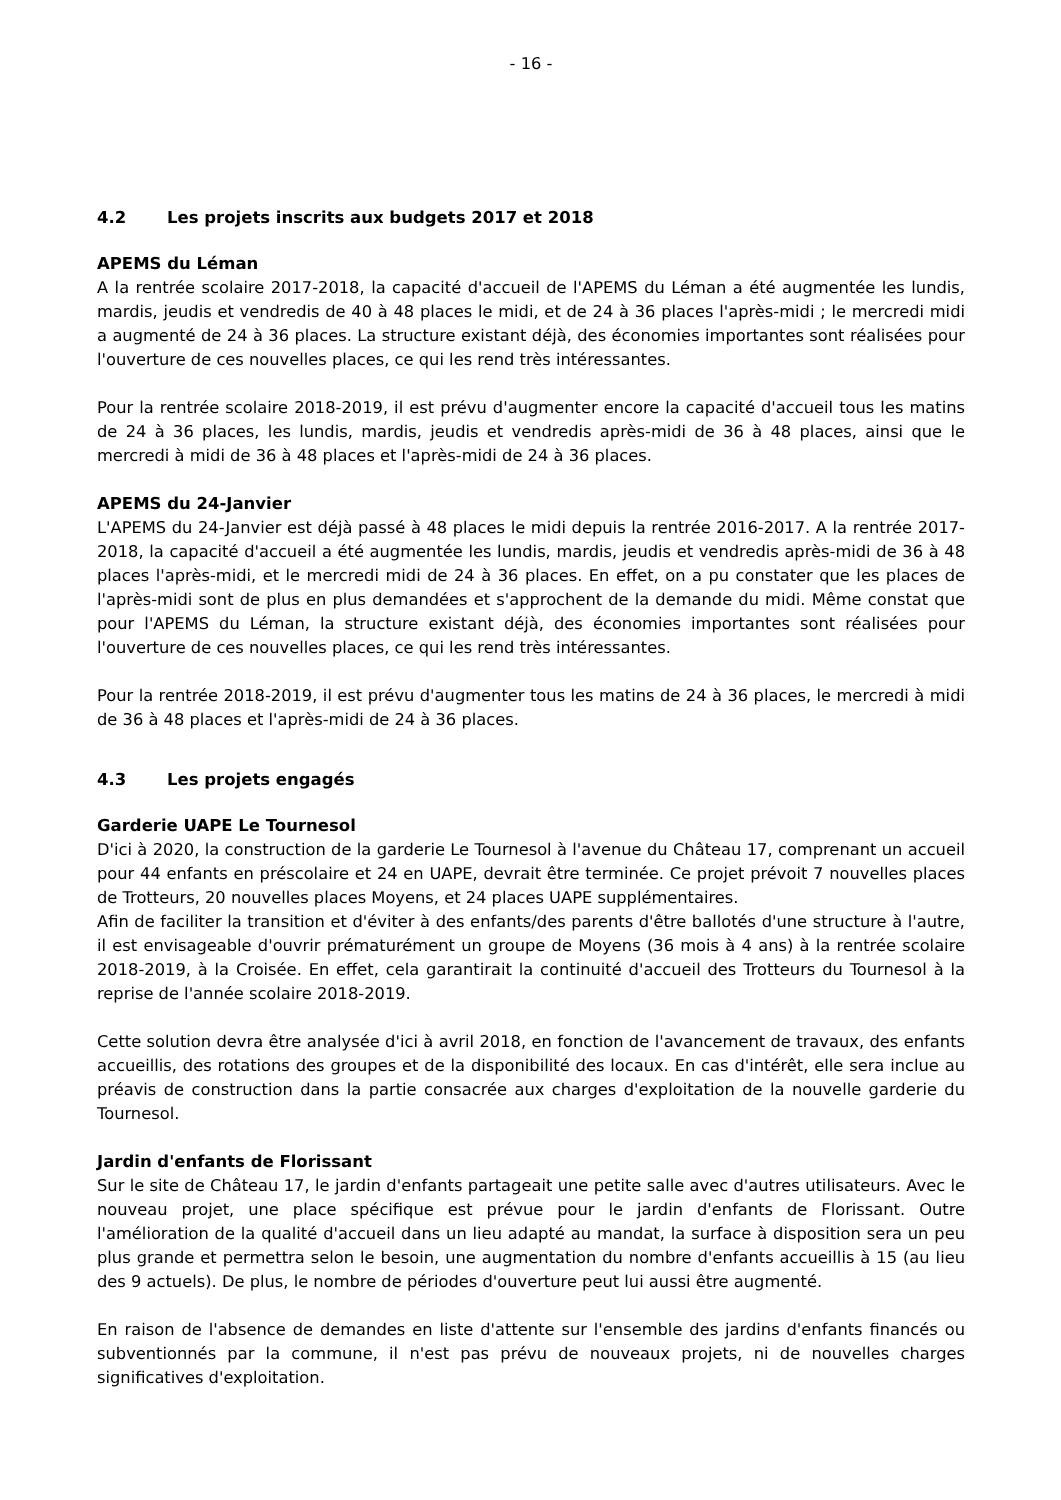- 16 -
4.2 Les projets inscrits aux budgets 2017 et 2018
APEMS du Léman
A la rentrée scolaire 2017-2018, la capacité d'accueil de l'APEMS du Léman a été augmentée les lundis, mardis, jeudis et vendredis de 40 à 48 places le midi, et de 24 à 36 places l'après-midi ; le mercredi midi a augmenté de 24 à 36 places. La structure existant déjà, des économies importantes sont réalisées pour l'ouverture de ces nouvelles places, ce qui les rend très intéressantes.
Pour la rentrée scolaire 2018-2019, il est prévu d'augmenter encore la capacité d'accueil tous les matins de 24 à 36 places, les lundis, mardis, jeudis et vendredis après-midi de 36 à 48 places, ainsi que le mercredi à midi de 36 à 48 places et l'après-midi de 24 à 36 places.
APEMS du 24-Janvier
L'APEMS du 24-Janvier est déjà passé à 48 places le midi depuis la rentrée 2016-2017. A la rentrée 2017-2018, la capacité d'accueil a été augmentée les lundis, mardis, jeudis et vendredis après-midi de 36 à 48 places l'après-midi, et le mercredi midi de 24 à 36 places. En effet, on a pu constater que les places de l'après-midi sont de plus en plus demandées et s'approchent de la demande du midi. Même constat que pour l'APEMS du Léman, la structure existant déjà, des économies importantes sont réalisées pour l'ouverture de ces nouvelles places, ce qui les rend très intéressantes.
Pour la rentrée 2018-2019, il est prévu d'augmenter tous les matins de 24 à 36 places, le mercredi à midi de 36 à 48 places et l'après-midi de 24 à 36 places.
4.3 Les projets engagés
Garderie UAPE Le Tournesol
D'ici à 2020, la construction de la garderie Le Tournesol à l'avenue du Château 17, comprenant un accueil pour 44 enfants en préscolaire et 24 en UAPE, devrait être terminée. Ce projet prévoit 7 nouvelles places de Trotteurs, 20 nouvelles places Moyens, et 24 places UAPE supplémentaires.
Afin de faciliter la transition et d'éviter à des enfants/des parents d'être ballotés d'une structure à l'autre, il est envisageable d'ouvrir prématurément un groupe de Moyens (36 mois à 4 ans) à la rentrée scolaire 2018-2019, à la Croisée. En effet, cela garantirait la continuité d'accueil des Trotteurs du Tournesol à la reprise de l'année scolaire 2018-2019.
Cette solution devra être analysée d'ici à avril 2018, en fonction de l'avancement de travaux, des enfants accueillis, des rotations des groupes et de la disponibilité des locaux. En cas d'intérêt, elle sera inclue au préavis de construction dans la partie consacrée aux charges d'exploitation de la nouvelle garderie du Tournesol.
Jardin d'enfants de Florissant
Sur le site de Château 17, le jardin d'enfants partageait une petite salle avec d'autres utilisateurs. Avec le nouveau projet, une place spécifique est prévue pour le jardin d'enfants de Florissant. Outre l'amélioration de la qualité d'accueil dans un lieu adapté au mandat, la surface à disposition sera un peu plus grande et permettra selon le besoin, une augmentation du nombre d'enfants accueillis à 15 (au lieu des 9 actuels). De plus, le nombre de périodes d'ouverture peut lui aussi être augmenté.
En raison de l'absence de demandes en liste d'attente sur l'ensemble des jardins d'enfants financés ou subventionnés par la commune, il n'est pas prévu de nouveaux projets, ni de nouvelles charges significatives d'exploitation.